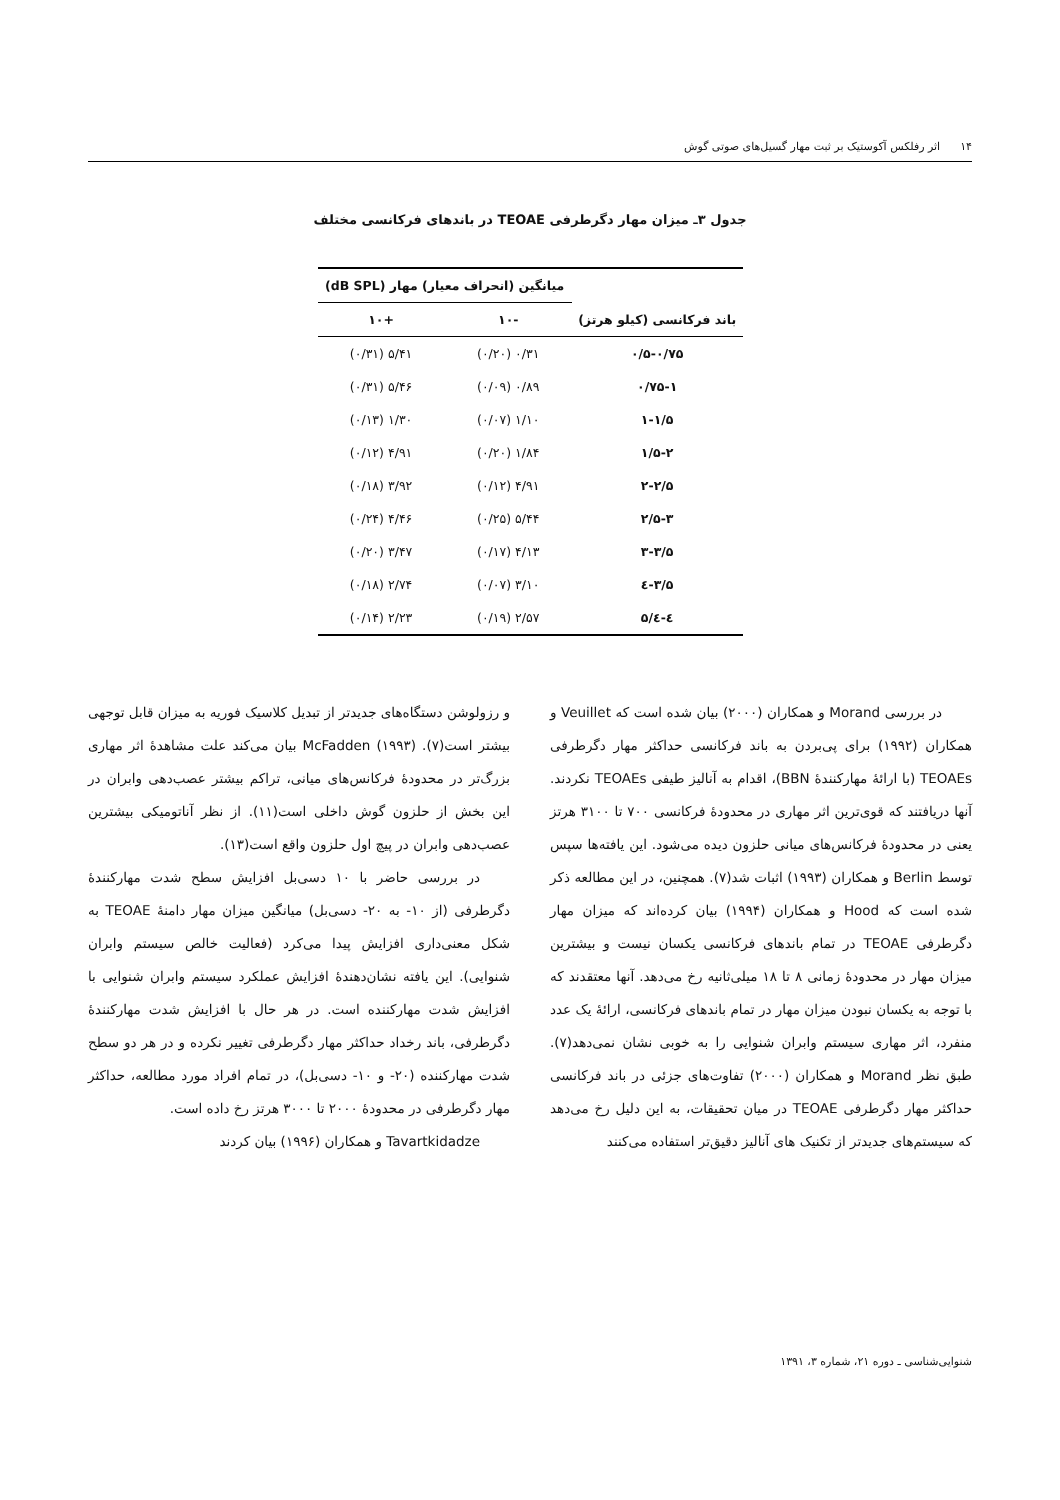۱۴ اثر رفلکس آکوستیک بر ثبت مهار گسیل‌های صوتی گوش
جدول ۳ـ میزان مهار دگرطرفی TEOAE در باندهای فرکانسی مختلف
| باند فرکانسی (کیلو هرتز) | میانگین (انحراف معیار) مهار (dB SPL) | |
| --- | --- | --- |
| | -۱۰ | +۱۰ |
| ۰/۵-۰/۷۵ | ۰/۳۱ (۰/۲۰) | ۵/۴۱ (۰/۳۱) |
| ۰/۷۵-۱ | ۰/۸۹ (۰/۰۹) | ۵/۴۶ (۰/۳۱) |
| ۱-۱/۵ | ۱/۱۰ (۰/۰۷) | ۱/۳۰ (۰/۱۳) |
| ۱/۵-۲ | ۱/۸۴ (۰/۲۰) | ۴/۹۱ (۰/۱۲) |
| ۲-۲/۵ | ۴/۹۱ (۰/۱۲) | ۳/۹۲ (۰/۱۸) |
| ۲/۵-۳ | ۵/۴۴ (۰/۲۵) | ۴/۴۶ (۰/۲۴) |
| ۳-۳/۵ | ۴/۱۳ (۰/۱۷) | ۳/۴۷ (۰/۲۰) |
| ۳/۵-٤ | ۳/۱۰ (۰/۰۷) | ۲/۷۴ (۰/۱۸) |
| ٤-٤/۵ | ۲/۵۷ (۰/۱۹) | ۲/۲۳ (۰/۱۴) |
در بررسی Morand و همکاران (۲۰۰۰) بیان شده است که Veuillet و همکاران (۱۹۹۲) برای پی‌بردن به باند فرکانسی حداکثر مهار دگرطرفی TEOAEs (با ارائهٔ مهارکنندهٔ BBN)، اقدام به آنالیز طیفی TEOAEs نکردند. آنها دریافتند که قوی‌ترین اثر مهاری در محدودهٔ فرکانسی ۷۰۰ تا ۳۱۰۰ هرتز یعنی در محدودهٔ فرکانس‌های میانی حلزون دیده می‌شود. این یافته‌ها سپس توسط Berlin و همکاران (۱۹۹۳) اثبات شد(۷). همچنین، در این مطالعه ذکر شده است که Hood و همکاران (۱۹۹۴) بیان کرده‌اند که میزان مهار دگرطرفی TEOAE در تمام باندهای فرکانسی یکسان نیست و بیشترین میزان مهار در محدودهٔ زمانی ۸ تا ۱۸ میلی‌ثانیه رخ می‌دهد. آنها معتقدند که با توجه به یکسان نبودن میزان مهار در تمام باندهای فرکانسی، ارائهٔ یک عدد منفرد، اثر مهاری سیستم وابران شنوایی را به خوبی نشان نمی‌دهد(۷). طبق نظر Morand و همکاران (۲۰۰۰) تفاوت‌های جزئی در باند فرکانسی حداکثر مهار دگرطرفی TEOAE در میان تحقیقات، به این دلیل رخ می‌دهد که سیستم‌های جدیدتر از تکنیک های آنالیز دقیق‌تر استفاده می‌کنند
و رزولوشن دستگاه‌های جدیدتر از تبدیل کلاسیک فوریه به میزان قابل توجهی بیشتر است(۷). McFadden (۱۹۹۳) بیان می‌کند علت مشاهدهٔ اثر مهاری بزرگ‌تر در محدودهٔ فرکانس‌های میانی، تراکم بیشتر عصب‌دهی وابران در این بخش از حلزون گوش داخلی است(۱۱). از نظر آناتومیکی بیشترین عصب‌دهی وابران در پیچ اول حلزون واقع است(۱۳).
در بررسی حاضر با ۱۰ دسی‌بل افزایش سطح شدت مهارکنندهٔ دگرطرفی (از ۱۰- به ۲۰- دسی‌بل) میانگین میزان مهار دامنهٔ TEOAE به شکل معنی‌داری افزایش پیدا می‌کرد (فعالیت خالص سیستم وابران شنوایی). این یافته نشان‌دهندهٔ افزایش عملکرد سیستم وابران شنوایی با افزایش شدت مهارکننده است. در هر حال با افزایش شدت مهارکنندهٔ دگرطرفی، باند رخداد حداکثر مهار دگرطرفی تغییر نکرده و در هر دو سطح شدت مهارکننده (۲۰- و ۱۰- دسی‌بل)، در تمام افراد مورد مطالعه، حداکثر مهار دگرطرفی در محدودهٔ ۲۰۰۰ تا ۳۰۰۰ هرتز رخ داده است.
Tavartkidadze و همکاران (۱۹۹۶) بیان کردند
شنوایی‌شناسی ـ دوره ۲۱، شماره ۳، ۱۳۹۱